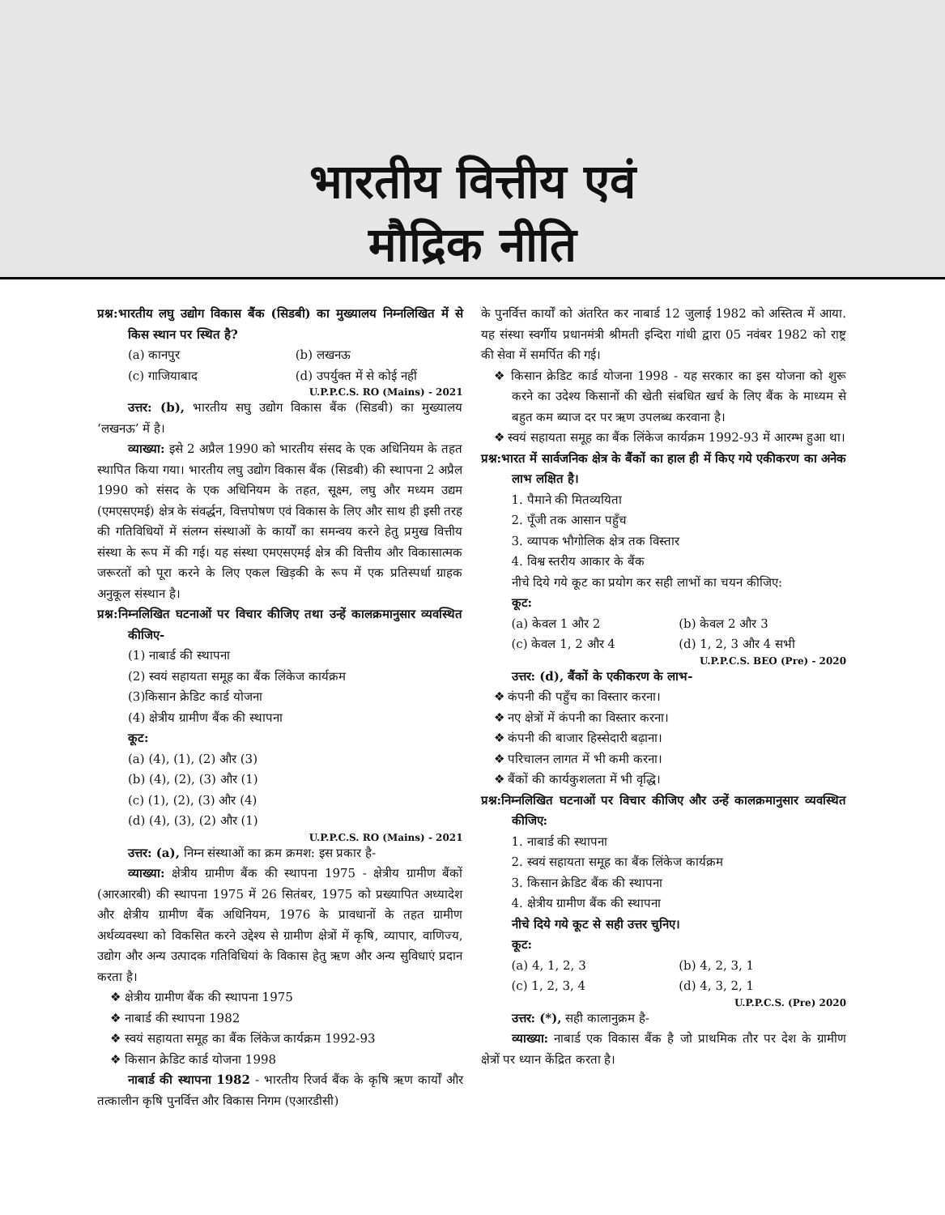भारतीय वित्तीय एवं
मौद्रिक नीति
प्रश्न:भारतीय लघु उद्योग विकास बैंक (सिडबी) का मुख्यालय निम्नलिखित में से किस स्थान पर स्थित है?
(a) कानपुर (b) लखनऊ
(c) गाजियाबाद (d) उपर्युक्त में से कोई नहीं
U.P.P.C.S. RO (Mains) - 2021
उत्तर: (b), भारतीय सघु उद्योग विकास बैंक (सिडबी) का मुख्यालय ‘लखनऊ’ में है।
व्याख्या: इसे 2 अप्रैल 1990 को भारतीय संसद के एक अधिनियम के तहत स्थापित किया गया। भारतीय लघु उद्योग विकास बैंक (सिडबी) की स्थापना 2 अप्रैल 1990 को संसद के एक अधिनियम के तहत, सूक्ष्म, लघु और मध्यम उद्यम (एमएसएमई) क्षेत्र के संवर्द्धन, वित्तपोषण एवं विकास के लिए और साथ ही इसी तरह की गतिविधियों में संलग्न संस्थाओं के कार्यों का समन्वय करने हेतु प्रमुख वित्तीय संस्था के रूप में की गई। यह संस्था एमएसएमई क्षेत्र की वित्तीय और विकासात्मक जरूरतों को पूरा करने के लिए एकल खिड़की के रूप में एक प्रतिस्पर्धा ग्राहक अनुकूल संस्थान है।
प्रश्न:निम्नलिखित घटनाओं पर विचार कीजिए तथा उन्हें कालक्रमानुसार व्यवस्थित कीजिए-
(1) नाबार्ड की स्थापना
(2) स्वयं सहायता समूह का बैंक लिंकेज कार्यक्रम
(3)किसान क्रेडिट कार्ड योजना
(4) क्षेत्रीय ग्रामीण बैंक की स्थापना
कूट:
(a) (4), (1), (2) और (3)
(b) (4), (2), (3) और (1)
(c) (1), (2), (3) और (4)
(d) (4), (3), (2) और (1)
U.P.P.C.S. RO (Mains) - 2021
उत्तर: (a), निम्न संस्थाओं का क्रम क्रमश: इस प्रकार है-
व्याख्या: क्षेत्रीय ग्रामीण बैंक की स्थापना 1975 - क्षेत्रीय ग्रामीण बैंकों (आरआरबी) की स्थापना 1975 में 26 सितंबर, 1975 को प्रख्यापित अध्यादेश और क्षेत्रीय ग्रामीण बैंक अधिनियम, 1976 के प्रावधानों के तहत ग्रामीण अर्थव्यवस्था को विकसित करने उद्देश्य से ग्रामीण क्षेत्रों में कृषि, व्यापार, वाणिज्य, उद्योग और अन्य उत्पादक गतिविधियां के विकास हेतु ऋण और अन्य सुविधाएं प्रदान करता है।
❖ क्षेत्रीय ग्रामीण बैंक की स्थापना 1975
❖ नाबार्ड की स्थापना 1982
❖ स्वयं सहायता समूह का बैंक लिंकेज कार्यक्रम 1992-93
❖ किसान क्रेडिट कार्ड योजना 1998
नाबार्ड की स्थापना 1982 - भारतीय रिजर्व बैंक के कृषि ऋण कार्यों और तत्कालीन कृषि पुनर्वित्त और विकास निगम (एआरडीसी)
के पुनर्वित्त कार्यों को अंतरित कर नाबार्ड 12 जुलाई 1982 को अस्तित्व में आया. यह संस्था स्वर्गीय प्रधानमंत्री श्रीमती इन्दिरा गांधी द्वारा 05 नवंबर 1982 को राष्ट्र की सेवा में समर्पित की गई।
❖ किसान क्रेडिट कार्ड योजना 1998 - यह सरकार का इस योजना को शुरू करने का उदेश्य किसानों की खेती संबधित खर्च के लिए बैंक के माध्यम से बहुत कम ब्याज दर पर ऋण उपलब्ध करवाना है।
❖ स्वयं सहायता समूह का बैंक लिंकेज कार्यक्रम 1992-93 में आरम्भ हुआ था।
प्रश्न:भारत में सार्वजनिक क्षेत्र के बैंकों का हाल ही में किए गये एकीकरण का अनेक लाभ लक्षित है।
1. पैमाने की मितव्ययिता
2. पूँजी तक आसान पहुँच
3. व्यापक भौगोलिक क्षेत्र तक विस्तार
4. विश्व स्तरीय आकार के बैंक
नीचे दिये गये कूट का प्रयोग कर सही लाभों का चयन कीजिए:
कूट:
(a) केवल 1 और 2 (b) केवल 2 और 3
(c) केवल 1, 2 और 4 (d) 1, 2, 3 और 4 सभी
U.P.P.C.S. BEO (Pre) - 2020
उत्तर: (d), बैंकों के एकीकरण के लाभ-
❖ कंपनी की पहुँच का विस्तार करना।
❖ नए क्षेत्रों में कंपनी का विस्तार करना।
❖ कंपनी की बाजार हिस्सेदारी बढ़ाना।
❖ परिचालन लागत में भी कमी करना।
❖ बैंकों की कार्यकुशलता में भी वृद्धि।
प्रश्न:निम्नलिखित घटनाओं पर विचार कीजिए और उन्हें कालक्रमानुसार व्यवस्थित कीजिए:
1. नाबार्ड की स्थापना
2. स्वयं सहायता समूह का बैंक लिंकेज कार्यक्रम
3. किसान क्रेडिट बैंक की स्थापना
4. क्षेत्रीय ग्रामीण बैंक की स्थापना
नीचे दिये गये कूट से सही उत्तर चुनिए।
कूट:
(a) 4, 1, 2, 3 (b) 4, 2, 3, 1
(c) 1, 2, 3, 4 (d) 4, 3, 2, 1
U.P.P.C.S. (Pre) 2020
उत्तर: (*), सही कालानुक्रम है-
व्याख्या: नाबार्ड एक विकास बैंक है जो प्राथमिक तौर पर देश के ग्रामीण क्षेत्रों पर ध्यान केंद्रित करता है।